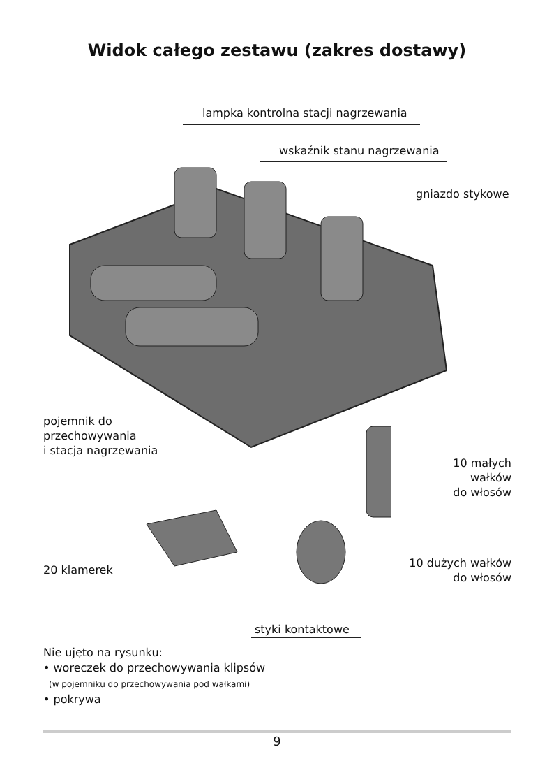Widok całego zestawu (zakres dostawy)
lampka kontrolna stacji nagrzewania
wskaźnik stanu nagrzewania
gniazdo stykowe
pojemnik do
przechowywania
i stacja nagrzewania
10 małych
wałków
do włosów
20 klamerek
10 dużych wałków
do włosów
styki kontaktowe
Nie ujęto na rysunku:
• woreczek do przechowywania klipsów
(w pojemniku do przechowywania pod wałkami)
• pokrywa
9